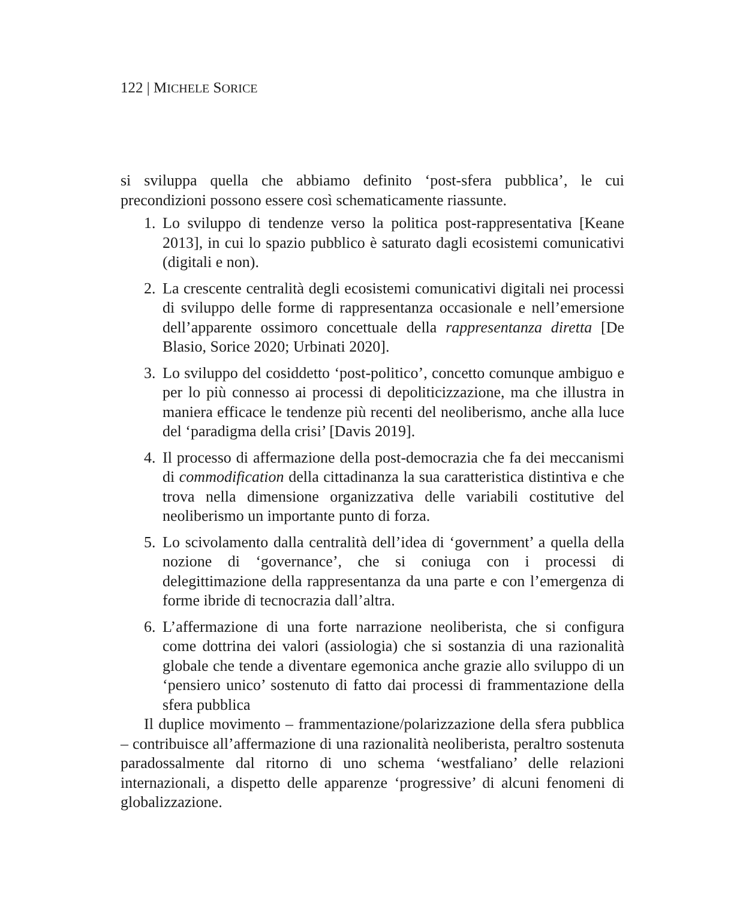122 | MICHELE SORICE
si sviluppa quella che abbiamo definito ‘post-sfera pubblica’, le cui precondizioni possono essere così schematicamente riassunte.
1. Lo sviluppo di tendenze verso la politica post-rappresentativa [Keane 2013], in cui lo spazio pubblico è saturato dagli ecosistemi comunicativi (digitali e non).
2. La crescente centralità degli ecosistemi comunicativi digitali nei processi di sviluppo delle forme di rappresentanza occasionale e nell’emersione dell’apparente ossimoro concettuale della rappresentanza diretta [De Blasio, Sorice 2020; Urbinati 2020].
3. Lo sviluppo del cosiddetto ‘post-politico’, concetto comunque ambiguo e per lo più connesso ai processi di depoliticizzazione, ma che illustra in maniera efficace le tendenze più recenti del neoliberismo, anche alla luce del ‘paradigma della crisi’ [Davis 2019].
4. Il processo di affermazione della post-democrazia che fa dei meccanismi di commodification della cittadinanza la sua caratteristica distintiva e che trova nella dimensione organizzativa delle variabili costitutive del neoliberismo un importante punto di forza.
5. Lo scivolamento dalla centralità dell’idea di ‘government’ a quella della nozione di ‘governance’, che si coniuga con i processi di delegittimazione della rappresentanza da una parte e con l’emergenza di forme ibride di tecnocrazia dall’altra.
6. L’affermazione di una forte narrazione neoliberista, che si configura come dottrina dei valori (assiologia) che si sostanzia di una razionalità globale che tende a diventare egemonica anche grazie allo sviluppo di un ‘pensiero unico’ sostenuto di fatto dai processi di frammentazione della sfera pubblica
Il duplice movimento – frammentazione/polarizzazione della sfera pubblica – contribuisce all’affermazione di una razionalità neoliberista, peraltro sostenuta paradossalmente dal ritorno di uno schema ‘westfaliano’ delle relazioni internazionali, a dispetto delle apparenze ‘progressive’ di alcuni fenomeni di globalizzazione.